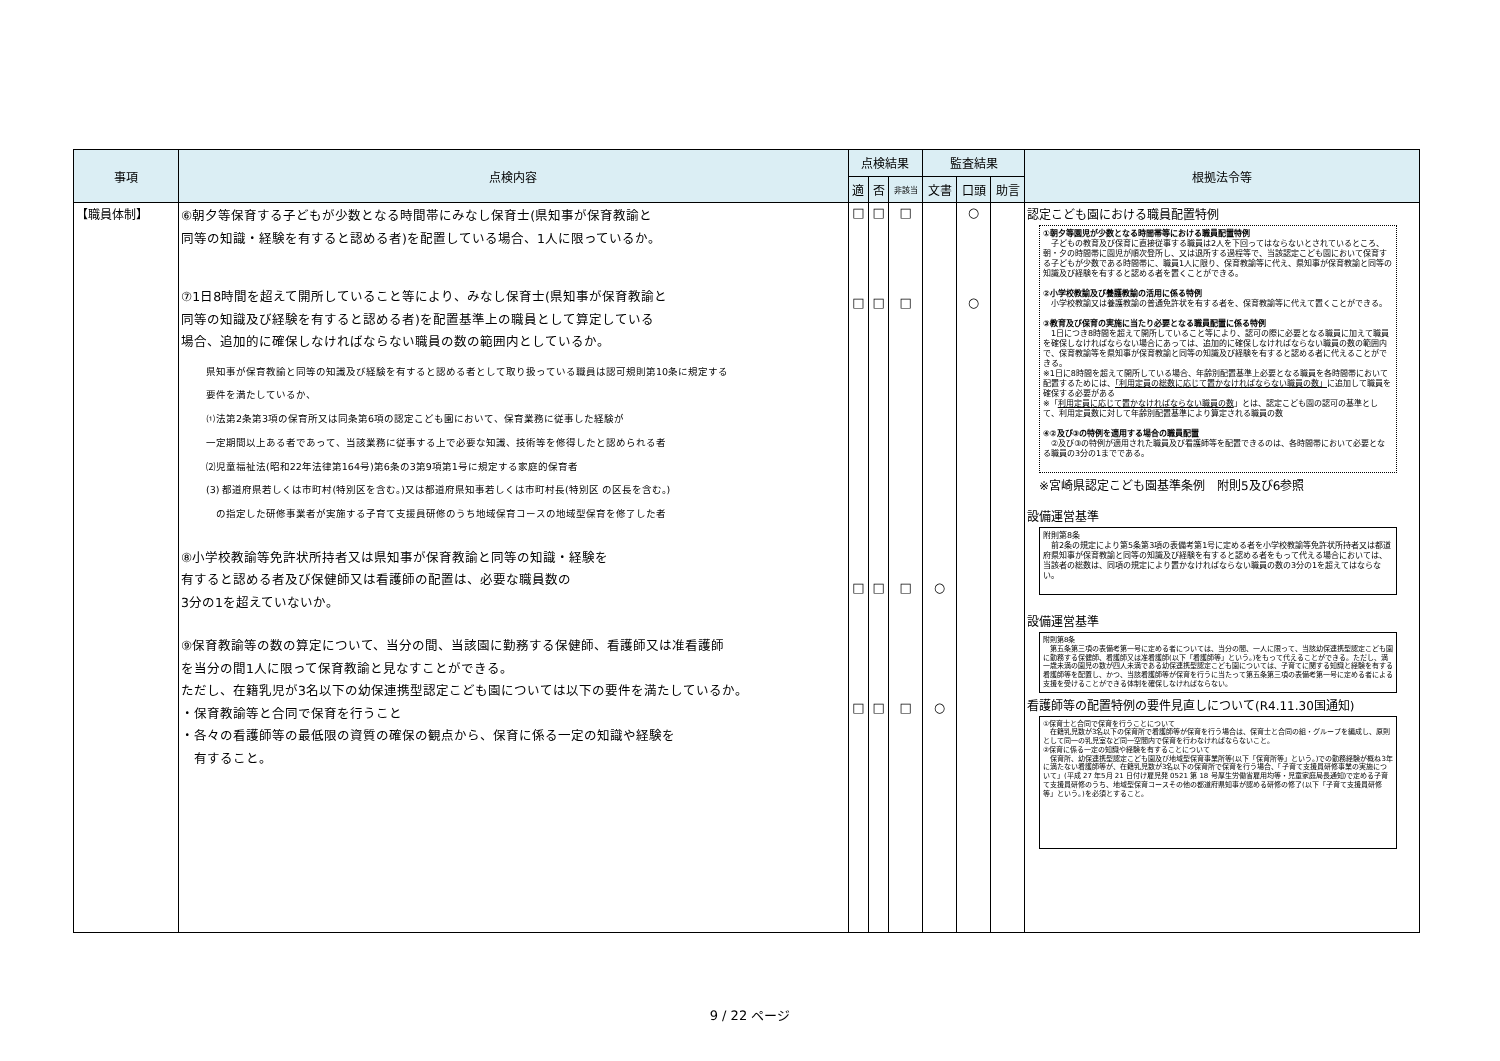| 事項 | 点検内容 | 点検結果 | | | 監査結果 | | | 根拠法令等 |
| --- | --- | --- | --- | --- | --- | --- | --- | --- |
| | | 適 | 否 | 非該当 | 文書 | 口頭 | 助言 | |
| 【職員体制】 | ⑥朝夕等保育する子どもが少数となる時間帯にみなし保育士(県知事が保育教諭と 同等の知識・経験を有すると認める者)を配置している場合、1人に限っているか。 ⑦1日8時間を超えて開所していること等により、みなし保育士(県知事が保育教諭と 同等の知識及び経験を有すると認める者)を配置基準上の職員として算定している 場合、追加的に確保しなければならない職員の数の範囲内としているか。 県知事が保育教諭と同等の知識及び経験を有すると認める者として取り扱っている職員は認可規則第10条に規定する 要件を満たしているか、 ⑴法第2条第3項の保育所又は同条第6項の認定こども園において、保育業務に従事した経験が 一定期間以上ある者であって、当該業務に従事する上で必要な知識、技術等を修得したと認められる者 ⑵児童福祉法(昭和22年法律第164号)第6条の3第9項第1号に規定する家庭的保育者 (3) 都道府県若しくは市町村(特別区を含む。)又は都道府県知事若しくは市町村長(特別区 の区長を含む。) の指定した研修事業者が実施する子育て支援員研修のうち地域保育コースの地域型保育を修了した者 ⑧小学校教諭等免許状所持者又は県知事が保育教諭と同等の知識・経験を 有すると認める者及び保健師又は看護師の配置は、必要な職員数の 3分の1を超えていないか。 ⑨保育教諭等の数の算定について、当分の間、当該園に勤務する保健師、看護師又は准看護師 を当分の間1人に限って保育教諭と見なすことができる。 ただし、在籍乳児が3名以下の幼保連携型認定こども園については以下の要件を満たしているか。 ・保育教諭等と合同で保育を行うこと ・各々の看護師等の最低限の資質の確保の観点から、保育に係る一定の知識や経験を 有すること。 | □ □ □ □ | □ □ □ □ | □ □ □ □ | ○ ○ | ○ ○ | | 認定こども園における職員配置特例 ①朝夕等園児が少数となる時間帯等における職員配置特例 子どもの教育及び保育に直接従事する職員は2人を下回ってはならないとされているところ、朝・夕の時間帯に園児が順次登所し、又は退所する過程等で、当該認定こども園において保育する子どもが少数である時間帯に、職員1人に限り、保育教諭等に代え、県知事が保育教諭と同等の知識及び経験を有すると認める者を置くことができる。 ②小学校教諭及び養護教諭の活用に係る特例 小学校教諭又は養護教諭の普通免許状を有する者を、保育教諭等に代えて置くことができる。 ③教育及び保育の実施に当たり必要となる職員配置に係る特例 1日につき8時間を超えて開所していること等により、認可の際に必要となる職員に加えて職員を確保しなければならない場合にあっては、追加的に確保しなければならない職員の数の範囲内で、保育教諭等を県知事が保育教諭と同等の知識及び経験を有すると認める者に代えることができる。 ※1日に8時間を超えて開所している場合、年齢別配置基準上必要となる職員を各時間帯において配置するためには、 「利用定員の総数に応じて置かなければならない職員の数」 に追加して職員を確保する必要がある ※「 利用定員に応じて置かなければならない職員の数 」とは、認定こども園の認可の基準として、利用定員数に対して年齢別配置基準により算定される職員の数 ④②及び③の特例を適用する場合の職員配置 ②及び③の特例が適用された職員及び看護師等を配置できるのは、各時間帯において必要となる職員の3分の1までである。 ※宮崎県認定こども園基準条例 附則5及び6参照 設備運営基準 附則第8条 前2条の規定により第5条第3項の表備考第1号に定める者を小学校教諭等免許状所持者又は都道府県知事が保育教諭と同等の知識及び経験を有すると認める者をもって代える場合においては、当該者の総数は、同項の規定により置かなければならない職員の数の3分の1を超えてはならない。 設備運営基準 附則第8条 第五条第三項の表備考第一号に定める者については、当分の間、一人に限って、当該幼保連携型認定こども園に勤務する保健師、看護師又は准看護師(以下「看護師等」という。)をもって代えることができる。ただし、満一歳未満の園児の数が四人未満である幼保連携型認定こども園については、子育てに関する知識と経験を有する看護師等を配置し、かつ、当該看護師等が保育を行うに当たって第五条第三項の表備考第一号に定める者による支援を受けることができる体制を確保しなければならない。 看護師等の配置特例の要件見直しについて(R4.11.30国通知) ①保育士と合同で保育を行うことについて 在籍乳児数が3名以下の保育所で看護師等が保育を行う場合は、保育士と合同の組・グループを編成し、原則として同一の乳児室など同一空間内で保育を行わなければならないこと。 ②保育に係る一定の知識や経験を有することについて 保育所、幼保連携型認定こども園及び地域型保育事業所等(以下「保育所等」という。)での勤務経験が概ね3年に満たない看護師等が、在籍乳児数が3名以下の保育所で保育を行う場合、「子育て支援員研修事業の実施について」(平成 27 年5月 21 日付け雇児発 0521 第 18 号厚生労働省雇用均等・児童家庭局長通知)で定める子育て支援員研修のうち、地域型保育コースその他の都道府県知事が認める研修の修了(以下「子育て支援員研修等」という。)を必須とすること。 |
9 / 22 ページ